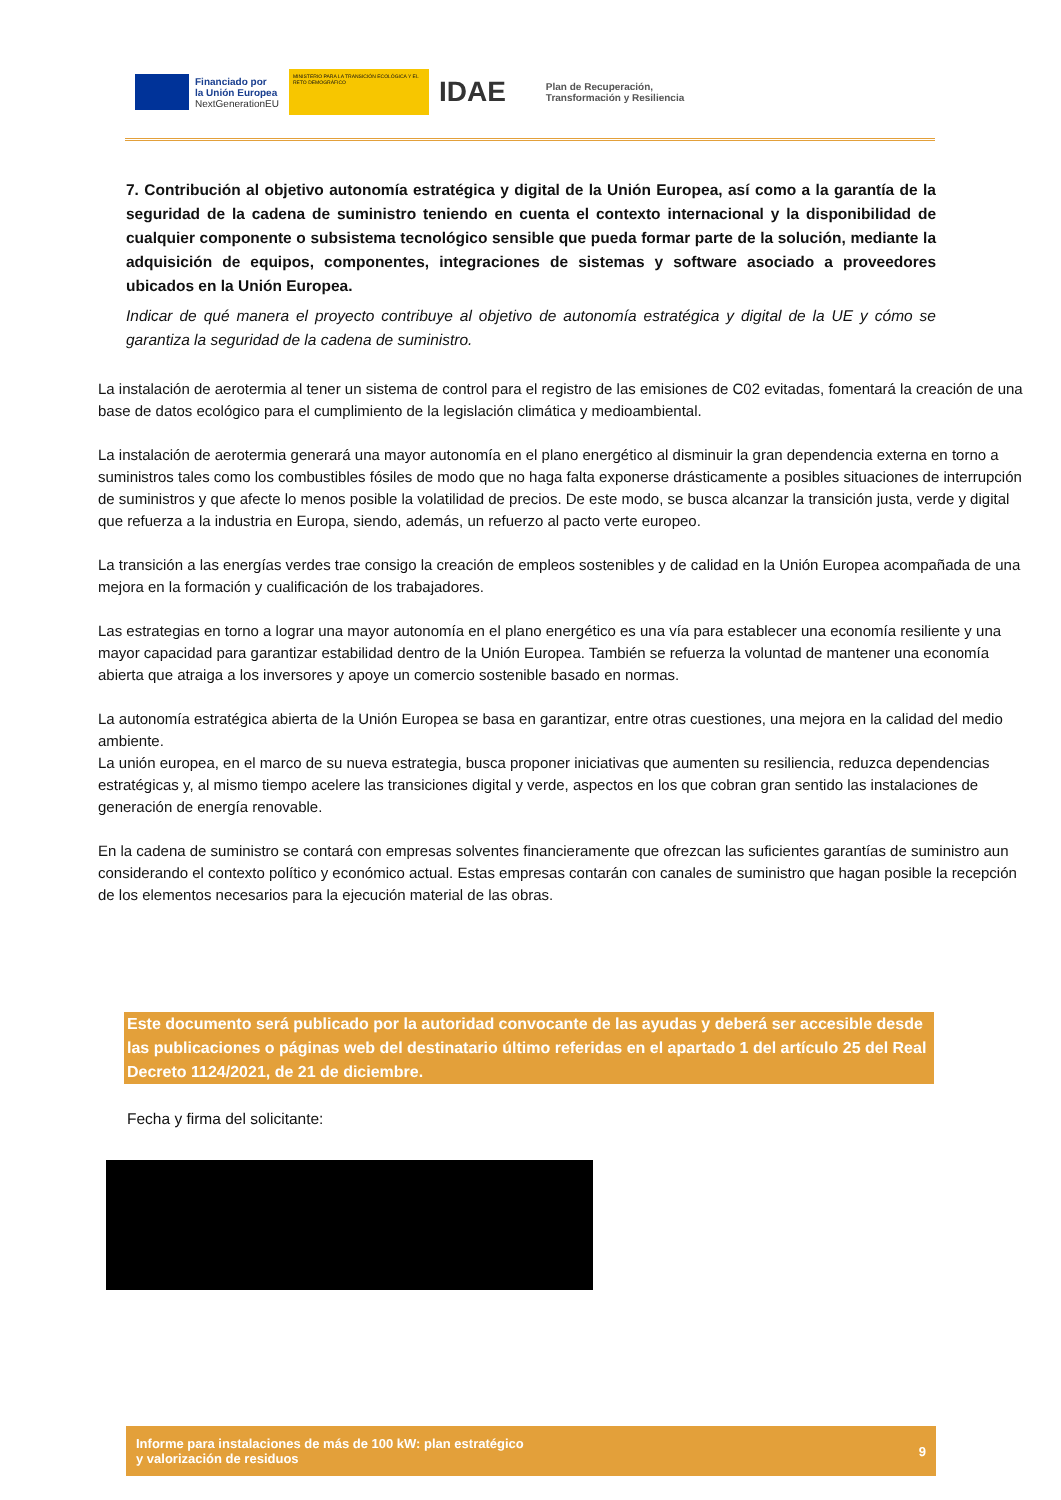Financiado por
la Unión Europea
NextGenerationEU
MINISTERIO PARA LA TRANSICIÓN ECOLÓGICA Y EL RETO DEMOGRÁFICO
IDAE
Plan de Recuperación,
Transformación y Resiliencia
7. Contribución al objetivo autonomía estratégica y digital de la Unión Europea, así como a la garantía de la seguridad de la cadena de suministro teniendo en cuenta el contexto internacional y la disponibilidad de cualquier componente o subsistema tecnológico sensible que pueda formar parte de la solución, mediante la adquisición de equipos, componentes, integraciones de sistemas y software asociado a proveedores ubicados en la Unión Europea.
Indicar de qué manera el proyecto contribuye al objetivo de autonomía estratégica y digital de la UE y cómo se garantiza la seguridad de la cadena de suministro.
La instalación de aerotermia al tener un sistema de control para el registro de las emisiones de C02 evitadas, fomentará la creación de una base de datos ecológico para el cumplimiento de la legislación climática y medioambiental.
La instalación de aerotermia generará una mayor autonomía en el plano energético al disminuir la gran dependencia externa en torno a suministros tales como los combustibles fósiles de modo que no haga falta exponerse drásticamente a posibles situaciones de interrupción de suministros y que afecte lo menos posible la volatilidad de precios. De este modo, se busca alcanzar la transición justa, verde y digital que refuerza a la industria en Europa, siendo, además, un refuerzo al pacto verte europeo.
La transición a las energías verdes trae consigo la creación de empleos sostenibles y de calidad en la Unión Europea acompañada de una mejora en la formación y cualificación de los trabajadores.
Las estrategias en torno a lograr una mayor autonomía en el plano energético es una vía para establecer una economía resiliente y una mayor capacidad para garantizar estabilidad dentro de la Unión Europea. También se refuerza la voluntad de mantener una economía abierta que atraiga a los inversores y apoye un comercio sostenible basado en normas.
La autonomía estratégica abierta de la Unión Europea se basa en garantizar, entre otras cuestiones, una mejora en la calidad del medio ambiente.
La unión europea, en el marco de su nueva estrategia, busca proponer iniciativas que aumenten su resiliencia, reduzca dependencias estratégicas y, al mismo tiempo acelere las transiciones digital y verde, aspectos en los que cobran gran sentido las instalaciones de generación de energía renovable.
En la cadena de suministro se contará con empresas solventes financieramente que ofrezcan las suficientes garantías de suministro aun considerando el contexto político y económico actual. Estas empresas contarán con canales de suministro que hagan posible la recepción de los elementos necesarios para la ejecución material de las obras.
Este documento será publicado por la autoridad convocante de las ayudas y deberá ser accesible desde las publicaciones o páginas web del destinatario último referidas en el apartado 1 del artículo 25 del Real Decreto 1124/2021, de 21 de diciembre.
Fecha y firma del solicitante:
Informe para instalaciones de más de 100 kW: plan estratégico
y valorización de residuos
9